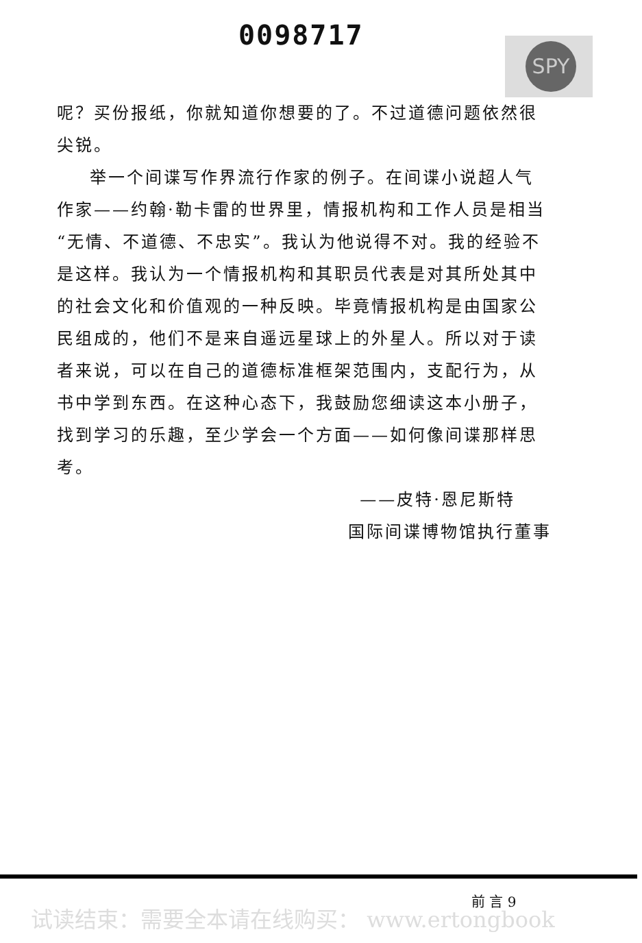0098717 SPY
呢？买份报纸，你就知道你想要的了。不过道德问题依然很尖锐。
举一个间谍写作界流行作家的例子。在间谍小说超人气作家——约翰·勒卡雷的世界里，情报机构和工作人员是相当“无情、不道德、不忠实”。我认为他说得不对。我的经验不是这样。我认为一个情报机构和其职员代表是对其所处其中的社会文化和价值观的一种反映。毕竟情报机构是由国家公民组成的，他们不是来自遥远星球上的外星人。所以对于读者来说，可以在自己的道德标准框架范围内，支配行为，从书中学到东西。在这种心态下，我鼓励您细读这本小册子，找到学习的乐趣，至少学会一个方面——如何像间谍那样思考。
——皮特·恩尼斯特
国际间谍博物馆执行董事
前 言 9
试读结束：需要全本请在线购买： www.ertongbook